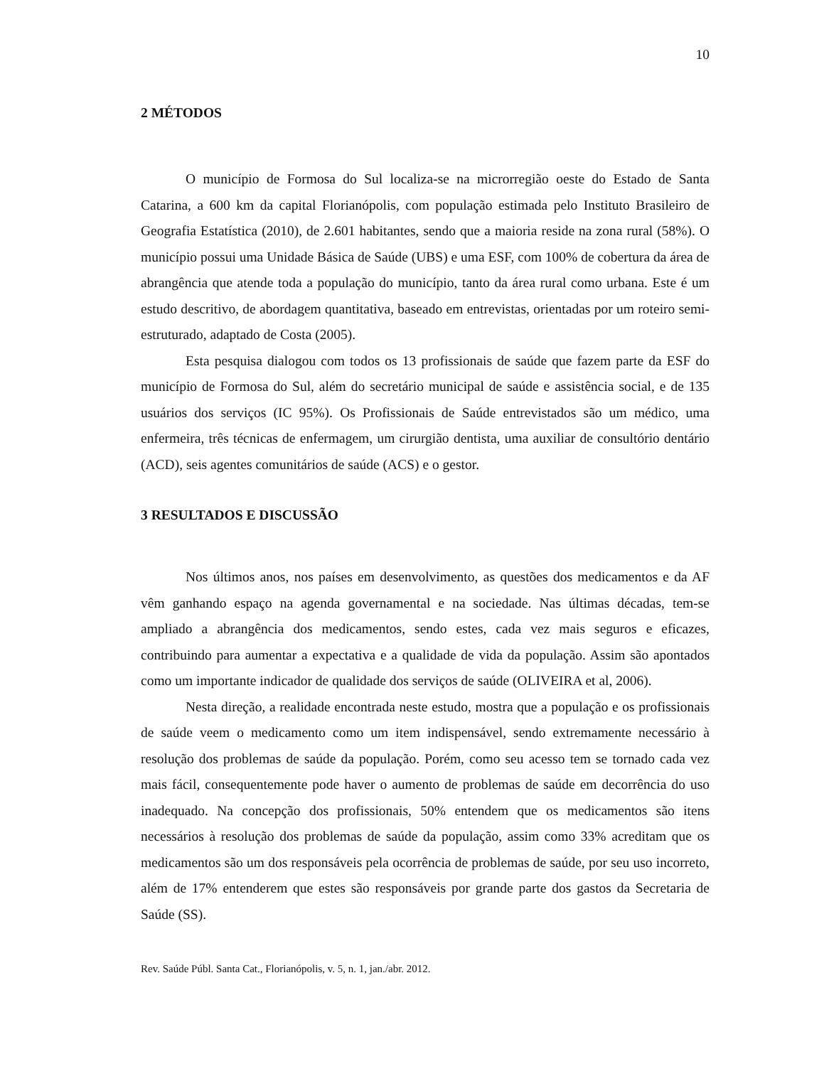10
2 MÉTODOS
O município de Formosa do Sul localiza-se na microrregião oeste do Estado de Santa Catarina, a 600 km da capital Florianópolis, com população estimada pelo Instituto Brasileiro de Geografia Estatística (2010), de 2.601 habitantes, sendo que a maioria reside na zona rural (58%). O município possui uma Unidade Básica de Saúde (UBS) e uma ESF, com 100% de cobertura da área de abrangência que atende toda a população do município, tanto da área rural como urbana. Este é um estudo descritivo, de abordagem quantitativa, baseado em entrevistas, orientadas por um roteiro semi-estruturado, adaptado de Costa (2005).
Esta pesquisa dialogou com todos os 13 profissionais de saúde que fazem parte da ESF do município de Formosa do Sul, além do secretário municipal de saúde e assistência social, e de 135 usuários dos serviços (IC 95%). Os Profissionais de Saúde entrevistados são um médico, uma enfermeira, três técnicas de enfermagem, um cirurgião dentista, uma auxiliar de consultório dentário (ACD), seis agentes comunitários de saúde (ACS) e o gestor.
3 RESULTADOS E DISCUSSÃO
Nos últimos anos, nos países em desenvolvimento, as questões dos medicamentos e da AF vêm ganhando espaço na agenda governamental e na sociedade. Nas últimas décadas, tem-se ampliado a abrangência dos medicamentos, sendo estes, cada vez mais seguros e eficazes, contribuindo para aumentar a expectativa e a qualidade de vida da população. Assim são apontados como um importante indicador de qualidade dos serviços de saúde (OLIVEIRA et al, 2006).
Nesta direção, a realidade encontrada neste estudo, mostra que a população e os profissionais de saúde veem o medicamento como um item indispensável, sendo extremamente necessário à resolução dos problemas de saúde da população. Porém, como seu acesso tem se tornado cada vez mais fácil, consequentemente pode haver o aumento de problemas de saúde em decorrência do uso inadequado. Na concepção dos profissionais, 50% entendem que os medicamentos são itens necessários à resolução dos problemas de saúde da população, assim como 33% acreditam que os medicamentos são um dos responsáveis pela ocorrência de problemas de saúde, por seu uso incorreto, além de 17% entenderem que estes são responsáveis por grande parte dos gastos da Secretaria de Saúde (SS).
Rev. Saúde Públ. Santa Cat., Florianópolis, v. 5, n. 1, jan./abr. 2012.